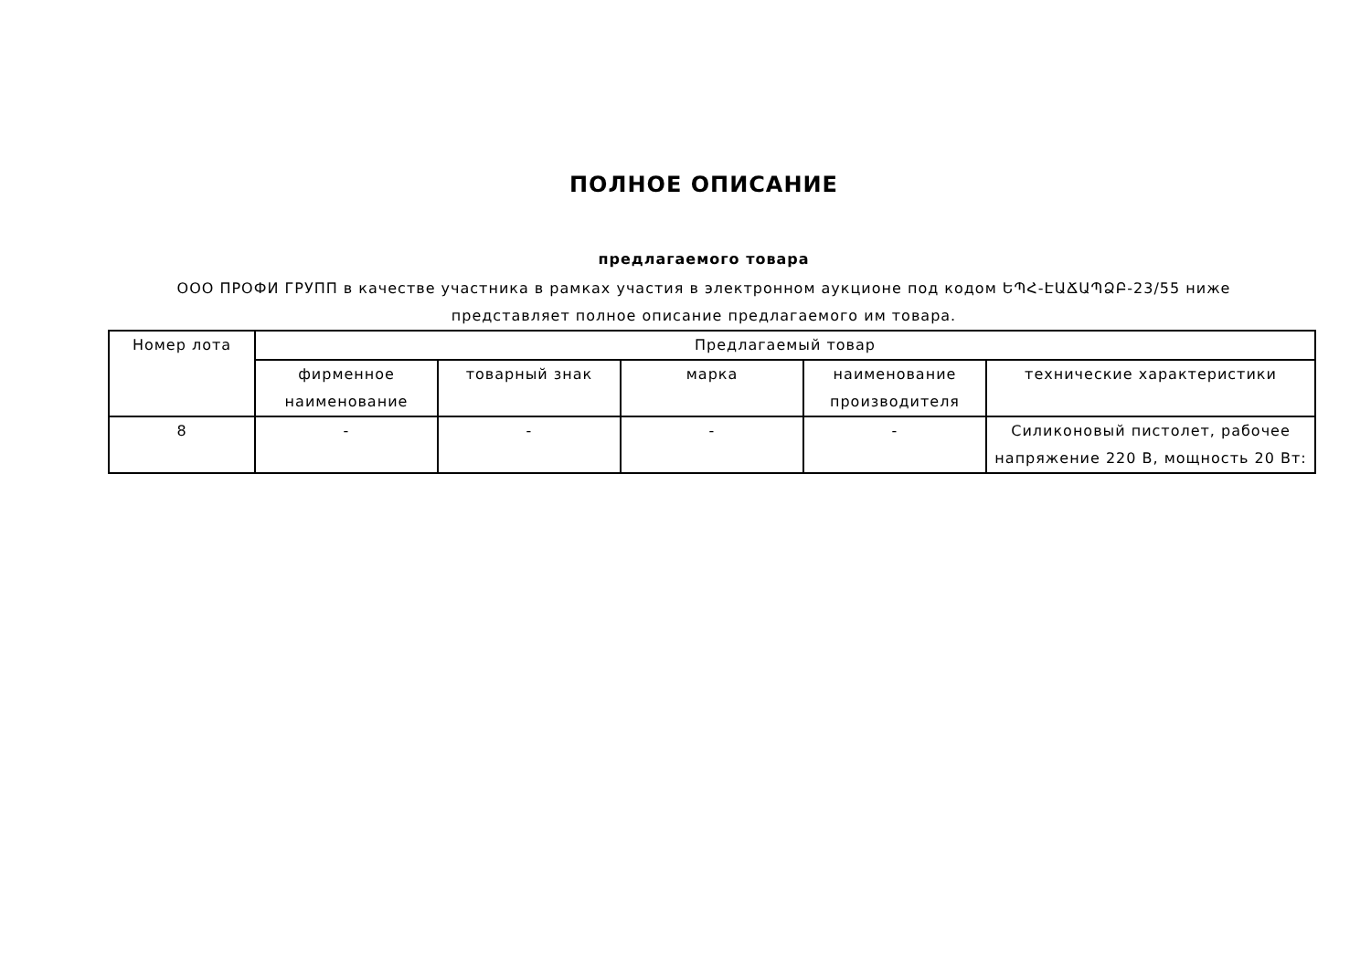ПОЛНОЕ ОПИСАНИЕ
предлагаемого товара
ООО ПРОФИ ГРУПП в качестве участника в рамках участия в электронном аукционе под кодом ԵՊՀ-ԷԱՃԱՊՁԲ-23/55 ниже представляет полное описание предлагаемого им товара.
| Номер лота | Предлагаемый товар | | | | |
| --- | --- | --- | --- | --- | --- |
| | фирменное наименование | товарный знак | марка | наименование производителя | технические характеристики |
| 8 | - | - | - | - | Силиконовый пистолет, рабочее напряжение 220 В, мощность 20 Вт: |